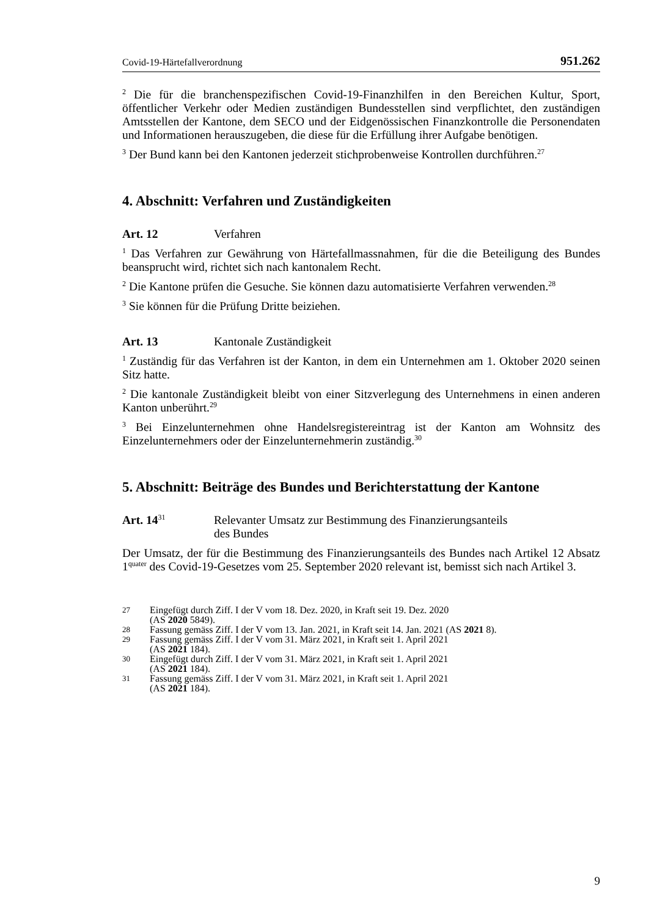Covid-19-Härtefallverordnung 951.262
<sup>2</sup> Die für die branchenspezifischen Covid-19-Finanzhilfen in den Bereichen Kultur, Sport, öffentlicher Verkehr oder Medien zuständigen Bundesstellen sind verpflichtet, den zuständigen Amtsstellen der Kantone, dem SECO und der Eidgenössischen Finanzkontrolle die Personendaten und Informationen herauszugeben, die diese für die Erfüllung ihrer Aufgabe benötigen.
<sup>3</sup> Der Bund kann bei den Kantonen jederzeit stichprobenweise Kontrollen durchführen.<sup>27</sup>
4. Abschnitt: Verfahren und Zuständigkeiten
Art. 12 Verfahren
<sup>1</sup> Das Verfahren zur Gewährung von Härtefallmassnahmen, für die die Beteiligung des Bundes beansprucht wird, richtet sich nach kantonalem Recht.
<sup>2</sup> Die Kantone prüfen die Gesuche. Sie können dazu automatisierte Verfahren verwenden.<sup>28</sup>
<sup>3</sup> Sie können für die Prüfung Dritte beiziehen.
Art. 13 Kantonale Zuständigkeit
<sup>1</sup> Zuständig für das Verfahren ist der Kanton, in dem ein Unternehmen am 1. Oktober 2020 seinen Sitz hatte.
<sup>2</sup> Die kantonale Zuständigkeit bleibt von einer Sitzverlegung des Unternehmens in einen anderen Kanton unberührt.<sup>29</sup>
<sup>3</sup> Bei Einzelunternehmen ohne Handelsregistereintrag ist der Kanton am Wohnsitz des Einzelunternehmers oder der Einzelunternehmerin zuständig.<sup>30</sup>
5. Abschnitt: Beiträge des Bundes und Berichterstattung der Kantone
Art. 14<sup>31</sup> Relevanter Umsatz zur Bestimmung des Finanzierungsanteils
des Bundes
Der Umsatz, der für die Bestimmung des Finanzierungsanteils des Bundes nach Artikel 12 Absatz 1<sup>quater</sup> des Covid-19-Gesetzes vom 25. September 2020 relevant ist, bemisst sich nach Artikel 3.
27 Eingefügt durch Ziff. I der V vom 18. Dez. 2020, in Kraft seit 19. Dez. 2020
(AS 2020 5849).
28 Fassung gemäss Ziff. I der V vom 13. Jan. 2021, in Kraft seit 14. Jan. 2021 (AS 2021 8).
29 Fassung gemäss Ziff. I der V vom 31. März 2021, in Kraft seit 1. April 2021
(AS 2021 184).
30 Eingefügt durch Ziff. I der V vom 31. März 2021, in Kraft seit 1. April 2021
(AS 2021 184).
31 Fassung gemäss Ziff. I der V vom 31. März 2021, in Kraft seit 1. April 2021
(AS 2021 184).
9